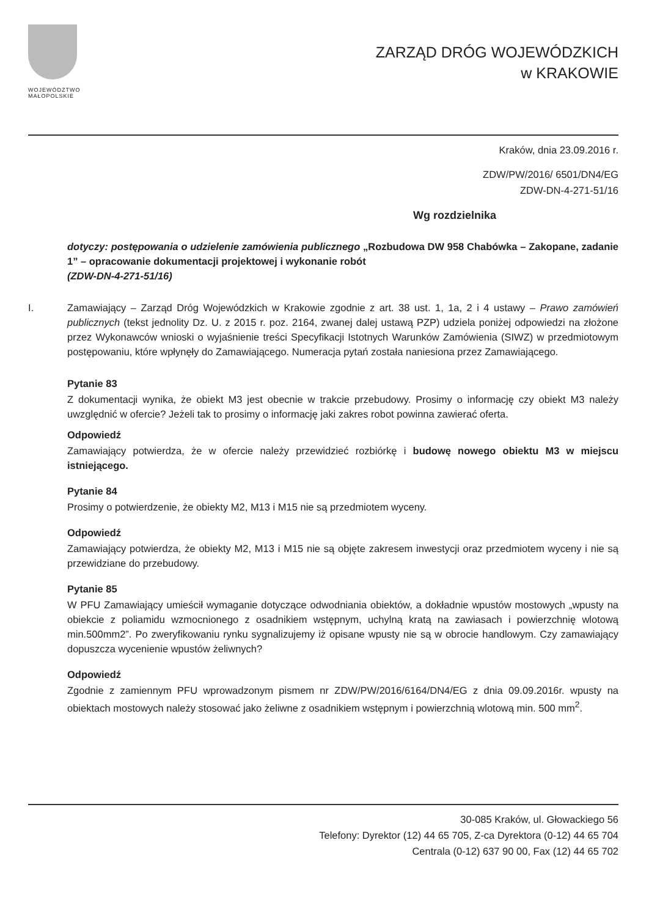WOJEWÓDZTWO
MAŁOPOLSKIE
ZARZĄD DRÓG WOJEWÓDZKICH
w KRAKOWIE
Kraków, dnia 23.09.2016 r.
ZDW/PW/2016/ 6501/DN4/EG
ZDW-DN-4-271-51/16
Wg rozdzielnika
dotyczy: postępowania o udzielenie zamówienia publicznego „Rozbudowa DW 958 Chabówka – Zakopane, zadanie 1” – opracowanie dokumentacji projektowej i wykonanie robót
(ZDW-DN-4-271-51/16)
I. Zamawiający – Zarząd Dróg Wojewódzkich w Krakowie zgodnie z art. 38 ust. 1, 1a, 2 i 4 ustawy – Prawo zamówień publicznych (tekst jednolity Dz. U. z 2015 r. poz. 2164, zwanej dalej ustawą PZP) udziela poniżej odpowiedzi na złożone przez Wykonawców wnioski o wyjaśnienie treści Specyfikacji Istotnych Warunków Zamówienia (SIWZ) w przedmiotowym postępowaniu, które wpłynęły do Zamawiającego. Numeracja pytań została naniesiona przez Zamawiającego.
Pytanie 83
Z dokumentacji wynika, że obiekt M3 jest obecnie w trakcie przebudowy. Prosimy o informację czy obiekt M3 należy uwzględnić w ofercie? Jeżeli tak to prosimy o informację jaki zakres robot powinna zawierać oferta.
Odpowiedź
Zamawiający potwierdza, że w ofercie należy przewidzieć rozbiórkę i budowę nowego obiektu M3 w miejscu istniejącego.
Pytanie 84
Prosimy o potwierdzenie, że obiekty M2, M13 i M15 nie są przedmiotem wyceny.
Odpowiedź
Zamawiający potwierdza, że obiekty M2, M13 i M15 nie są objęte zakresem inwestycji oraz przedmiotem wyceny i nie są przewidziane do przebudowy.
Pytanie 85
W PFU Zamawiający umieścił wymaganie dotyczące odwodniania obiektów, a dokładnie wpustów mostowych „wpusty na obiekcie z poliamidu wzmocnionego z osadnikiem wstępnym, uchylną kratą na zawiasach i powierzchnię wlotową min.500mm2”. Po zweryfikowaniu rynku sygnalizujemy iż opisane wpusty nie są w obrocie handlowym. Czy zamawiający dopuszcza wycenienie wpustów żeliwnych?
Odpowiedź
Zgodnie z zamiennym PFU wprowadzonym pismem nr ZDW/PW/2016/6164/DN4/EG z dnia 09.09.2016r. wpusty na obiektach mostowych należy stosować jako żeliwne z osadnikiem wstępnym i powierzchnią wlotową min. 500 mm<sup>2</sup>.
30-085 Kraków, ul. Głowackiego 56
Telefony: Dyrektor (12) 44 65 705, Z-ca Dyrektora (0-12) 44 65 704
Centrala (0-12) 637 90 00, Fax (12) 44 65 702